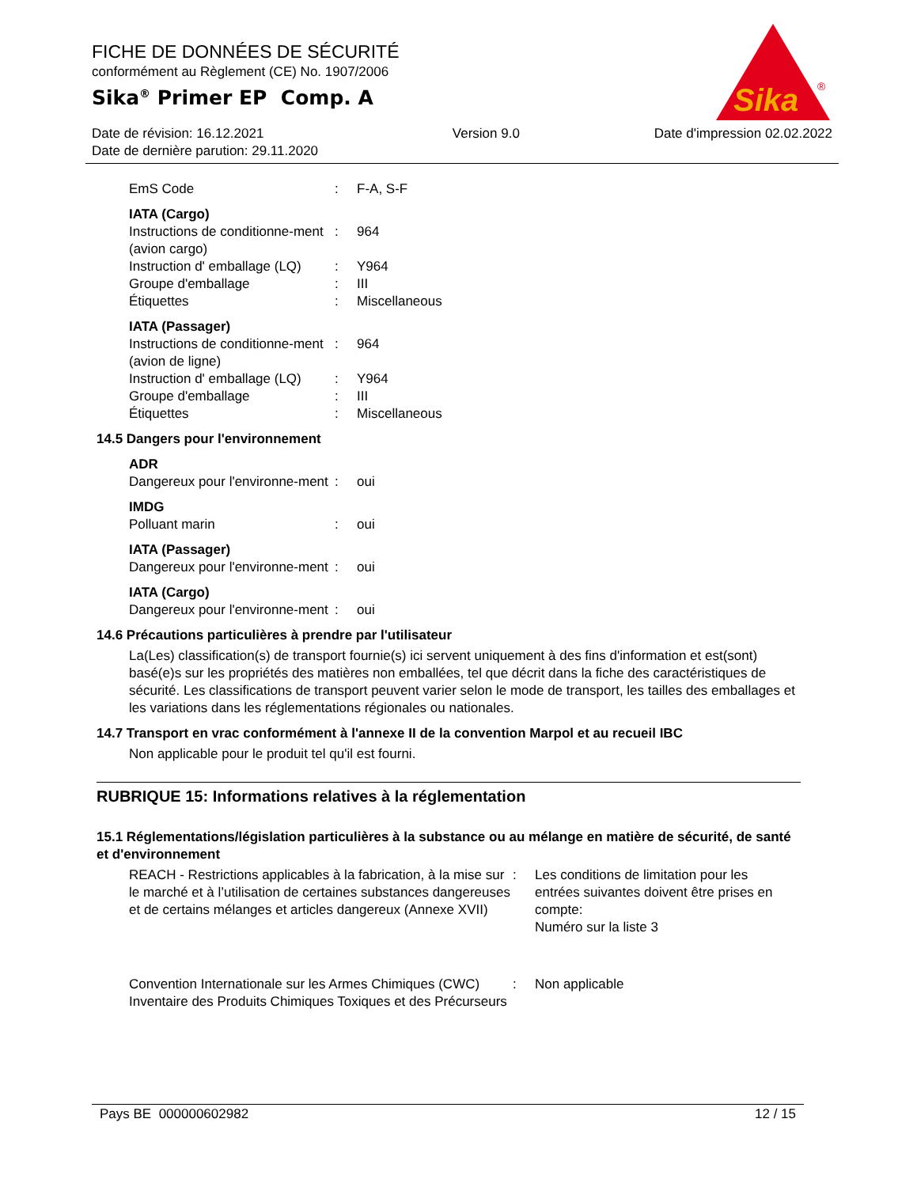FICHE DE DONNÉES DE SÉCURITÉ
conformément au Règlement (CE) No. 1907/2006
Sika<sup>®</sup> Primer EP Comp. A
Date de révision: 16.12.2021
Date de dernière parution: 29.11.2020
Version 9.0 Date d'impression 02.02.2022
Sika
®
| EmS Code | : | F-A, S-F |
IATA (Cargo)
| Instructions de conditionne-ment (avion cargo) | : | 964 |
| Instruction d' emballage (LQ) | : | Y964 |
| Groupe d'emballage | : | III |
| Étiquettes | : | Miscellaneous |
IATA (Passager)
| Instructions de conditionne-ment (avion de ligne) | : | 964 |
| Instruction d' emballage (LQ) | : | Y964 |
| Groupe d'emballage | : | III |
| Étiquettes | : | Miscellaneous |
14.5 Dangers pour l'environnement
ADR
| Dangereux pour l'environne-ment | : | oui |
IMDG
| Polluant marin | : | oui |
IATA (Passager)
| Dangereux pour l'environne-ment | : | oui |
IATA (Cargo)
| Dangereux pour l'environne-ment | : | oui |
14.6 Précautions particulières à prendre par l'utilisateur
La(Les) classification(s) de transport fournie(s) ici servent uniquement à des fins d'information et est(sont) basé(e)s sur les propriétés des matières non emballées, tel que décrit dans la fiche des caractéristiques de sécurité. Les classifications de transport peuvent varier selon le mode de transport, les tailles des emballages et les variations dans les réglementations régionales ou nationales.
14.7 Transport en vrac conformément à l'annexe II de la convention Marpol et au recueil IBC
Non applicable pour le produit tel qu'il est fourni.
RUBRIQUE 15: Informations relatives à la réglementation
15.1 Réglementations/législation particulières à la substance ou au mélange en matière de sécurité, de santé et d'environnement
| REACH - Restrictions applicables à la fabrication, à la mise sur le marché et à l’utilisation de certaines substances dangereuses et de certains mélanges et articles dangereux (Annexe XVII) | : | Les conditions de limitation pour les entrées suivantes doivent être prises en compte: Numéro sur la liste 3 |
| Convention Internationale sur les Armes Chimiques (CWC) Inventaire des Produits Chimiques Toxiques et des Précurseurs | : | Non applicable |
Pays BE 000000602982 12 / 15